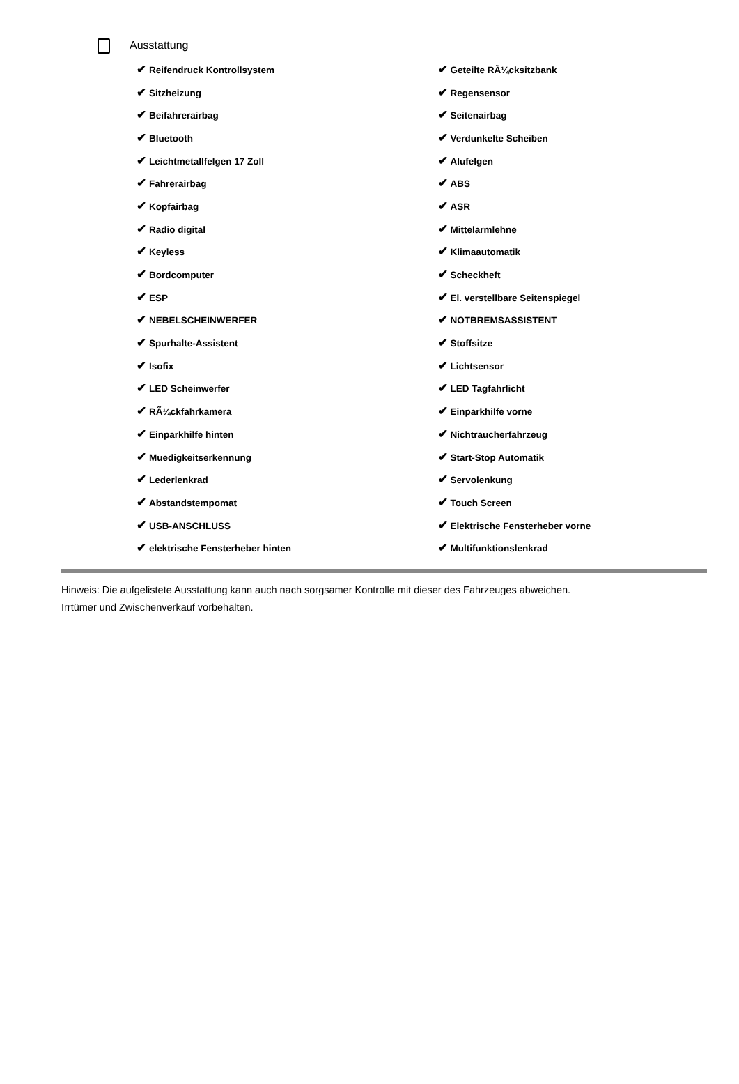Ausstattung
| ✔ Reifendruck Kontrollsystem | ✔ Geteilte RÃ¼cksitzbank |
| ✔ Sitzheizung | ✔ Regensensor |
| ✔ Beifahrerairbag | ✔ Seitenairbag |
| ✔ Bluetooth | ✔ Verdunkelte Scheiben |
| ✔ Leichtmetallfelgen 17 Zoll | ✔ Alufelgen |
| ✔ Fahrerairbag | ✔ ABS |
| ✔ Kopfairbag | ✔ ASR |
| ✔ Radio digital | ✔ Mittelarmlehne |
| ✔ Keyless | ✔ Klimaautomatik |
| ✔ Bordcomputer | ✔ Scheckheft |
| ✔ ESP | ✔ El. verstellbare Seitenspiegel |
| ✔ NEBELSCHEINWERFER | ✔ NOTBREMSASSISTENT |
| ✔ Spurhalte-Assistent | ✔ Stoffsitze |
| ✔ Isofix | ✔ Lichtsensor |
| ✔ LED Scheinwerfer | ✔ LED Tagfahrlicht |
| ✔ RÃ¼ckfahrkamera | ✔ Einparkhilfe vorne |
| ✔ Einparkhilfe hinten | ✔ Nichtraucherfahrzeug |
| ✔ Muedigkeitserkennung | ✔ Start-Stop Automatik |
| ✔ Lederlenkrad | ✔ Servolenkung |
| ✔ Abstandstempomat | ✔ Touch Screen |
| ✔ USB-ANSCHLUSS | ✔ Elektrische Fensterheber vorne |
| ✔ elektrische Fensterheber hinten | ✔ Multifunktionslenkrad |
Hinweis: Die aufgelistete Ausstattung kann auch nach sorgsamer Kontrolle mit dieser des Fahrzeuges abweichen. Irrtümer und Zwischenverkauf vorbehalten.